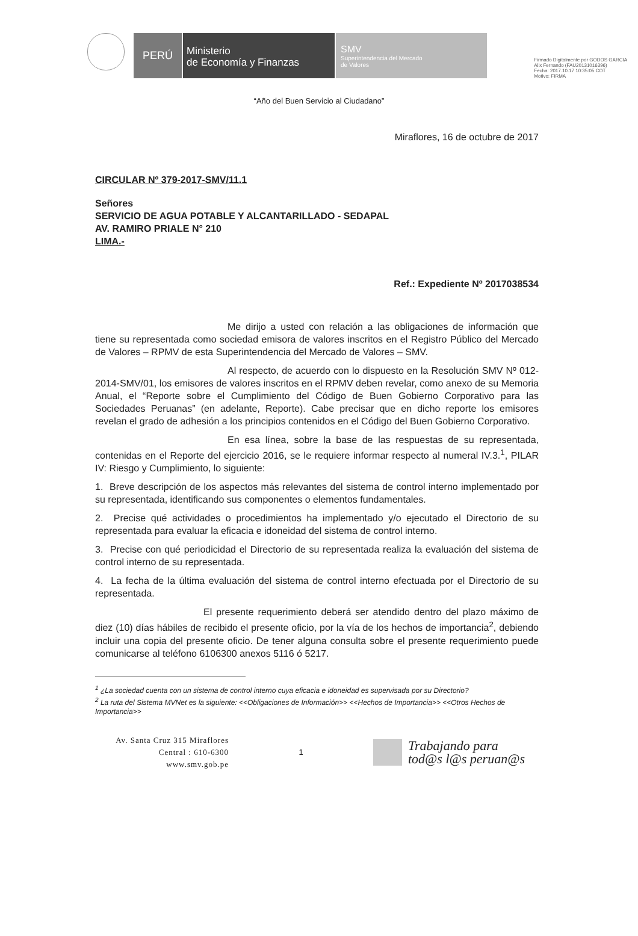Firmado Digitalmente por GODOS GARCIA
Alix Fernando (FAU20131016396)
Fecha: 2017.10.17 10:35:05 COT
Motivo: FIRMA
PERÚ
Ministerio
de Economía y Finanzas
SMV
Superintendencia del Mercado
de Valores
“Año del Buen Servicio al Ciudadano”
Miraflores, 16 de octubre de 2017
CIRCULAR Nº 379-2017-SMV/11.1
Señores
SERVICIO DE AGUA POTABLE Y ALCANTARILLADO - SEDAPAL
AV. RAMIRO PRIALE N° 210
LIMA.-
Ref.: Expediente Nº 2017038534
Me dirijo a usted con relación a las obligaciones de información que tiene su representada como sociedad emisora de valores inscritos en el Registro Público del Mercado de Valores – RPMV de esta Superintendencia del Mercado de Valores – SMV.
Al respecto, de acuerdo con lo dispuesto en la Resolución SMV Nº 012-2014-SMV/01, los emisores de valores inscritos en el RPMV deben revelar, como anexo de su Memoria Anual, el “Reporte sobre el Cumplimiento del Código de Buen Gobierno Corporativo para las Sociedades Peruanas” (en adelante, Reporte). Cabe precisar que en dicho reporte los emisores revelan el grado de adhesión a los principios contenidos en el Código del Buen Gobierno Corporativo.
En esa línea, sobre la base de las respuestas de su representada, contenidas en el Reporte del ejercicio 2016, se le requiere informar respecto al numeral IV.3.<sup>1</sup>, PILAR IV: Riesgo y Cumplimiento, lo siguiente:
1. Breve descripción de los aspectos más relevantes del sistema de control interno implementado por su representada, identificando sus componentes o elementos fundamentales.
2. Precise qué actividades o procedimientos ha implementado y/o ejecutado el Directorio de su representada para evaluar la eficacia e idoneidad del sistema de control interno.
3. Precise con qué periodicidad el Directorio de su representada realiza la evaluación del sistema de control interno de su representada.
4. La fecha de la última evaluación del sistema de control interno efectuada por el Directorio de su representada.
El presente requerimiento deberá ser atendido dentro del plazo máximo de diez (10) días hábiles de recibido el presente oficio, por la vía de los hechos de importancia<sup>2</sup>, debiendo incluir una copia del presente oficio. De tener alguna consulta sobre el presente requerimiento puede comunicarse al teléfono 6106300 anexos 5116 ó 5217.
<sup>1</sup> ¿La sociedad cuenta con un sistema de control interno cuya eficacia e idoneidad es supervisada por su Directorio?
<sup>2</sup> La ruta del Sistema MVNet es la siguiente: <<Obligaciones de Información>> <<Hechos de Importancia>> <<Otros Hechos de Importancia>>
Av. Santa Cruz 315 Miraflores
Central : 610-6300
www.smv.gob.pe
1
Trabajando para
tod@s l@s peruan@s